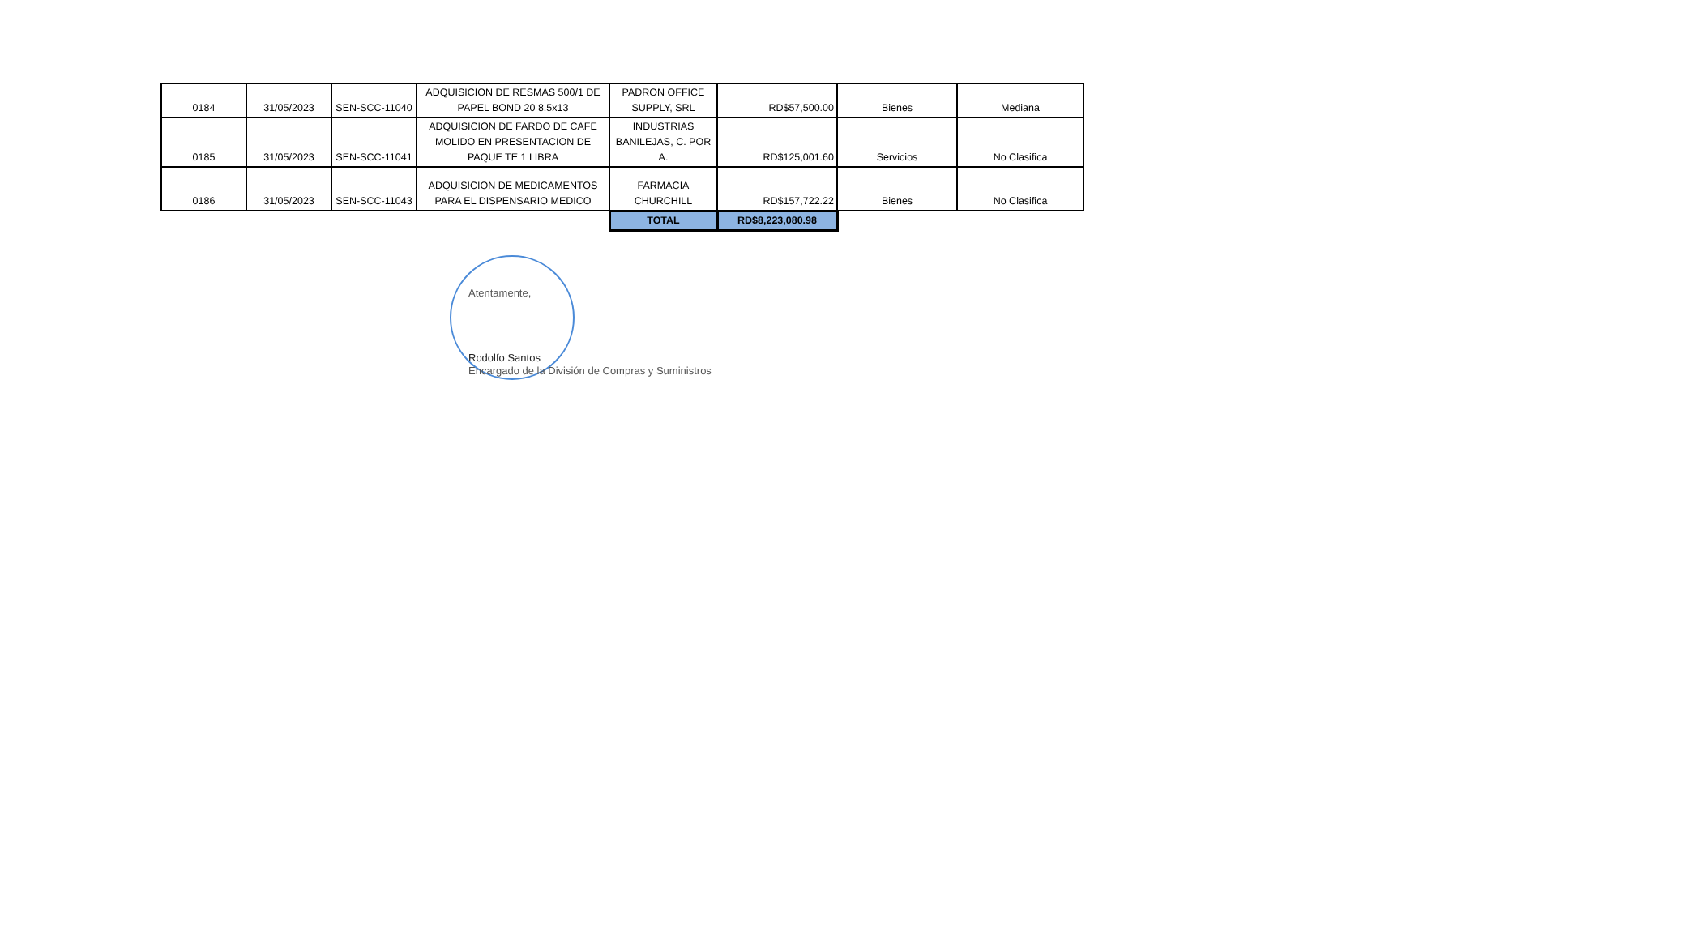| 0184 | 31/05/2023 | SEN-SCC-11040 | ADQUISICION DE RESMAS 500/1 DE PAPEL BOND 20 8.5x13 | PADRON OFFICE SUPPLY, SRL | RD$57,500.00 | Bienes | Mediana |
| 0185 | 31/05/2023 | SEN-SCC-11041 | ADQUISICION DE FARDO DE CAFE MOLIDO EN PRESENTACION DE PAQUE TE 1 LIBRA | INDUSTRIAS BANILEJAS, C. POR A. | RD$125,001.60 | Servicios | No Clasifica |
| 0186 | 31/05/2023 | SEN-SCC-11043 | ADQUISICION DE MEDICAMENTOS PARA EL DISPENSARIO MEDICO | FARMACIA CHURCHILL | RD$157,722.22 | Bienes | No Clasifica |
| | | | | TOTAL | RD$8,223,080.98 | | |
Atentamente,
Rodolfo Santos
Encargado de la División de Compras y Suministros